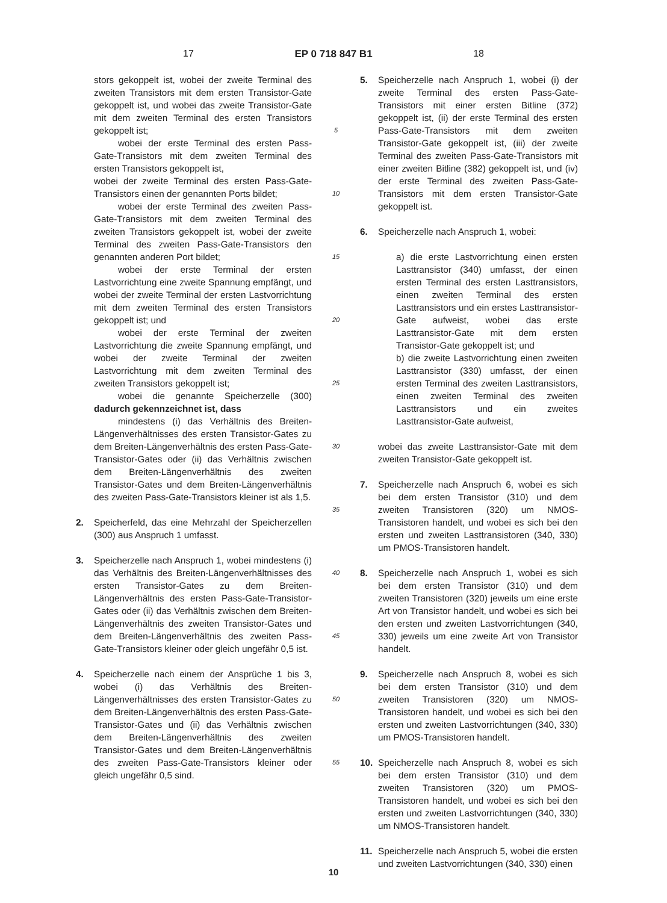17 EP 0 718 847 B1 18
stors gekoppelt ist, wobei der zweite Terminal des zweiten Transistors mit dem ersten Transistor-Gate gekoppelt ist, und wobei das zweite Transistor-Gate mit dem zweiten Terminal des ersten Transistors gekoppelt ist;
wobei der erste Terminal des ersten Pass-Gate-Transistors mit dem zweiten Terminal des ersten Transistors gekoppelt ist,
wobei der zweite Terminal des ersten Pass-Gate-Transistors einen der genannten Ports bildet;
wobei der erste Terminal des zweiten Pass-Gate-Transistors mit dem zweiten Terminal des zweiten Transistors gekoppelt ist, wobei der zweite Terminal des zweiten Pass-Gate-Transistors den genannten anderen Port bildet;
wobei der erste Terminal der ersten Lastvorrichtung eine zweite Spannung empfängt, und wobei der zweite Terminal der ersten Lastvorrichtung mit dem zweiten Terminal des ersten Transistors gekoppelt ist; und
wobei der erste Terminal der zweiten Lastvorrichtung die zweite Spannung empfängt, und wobei der zweite Terminal der zweiten Lastvorrichtung mit dem zweiten Terminal des zweiten Transistors gekoppelt ist;
wobei die genannte Speicherzelle (300) dadurch gekennzeichnet ist, dass
mindestens (i) das Verhältnis des Breiten-Längenverhältnisses des ersten Transistor-Gates zu dem Breiten-Längenverhältnis des ersten Pass-Gate-Transistor-Gates oder (ii) das Verhältnis zwischen dem Breiten-Längenverhältnis des zweiten Transistor-Gates und dem Breiten-Längenverhältnis des zweiten Pass-Gate-Transistors kleiner ist als 1,5.
2. Speicherfeld, das eine Mehrzahl der Speicherzellen (300) aus Anspruch 1 umfasst.
3. Speicherzelle nach Anspruch 1, wobei mindestens (i) das Verhältnis des Breiten-Längenverhältnisses des ersten Transistor-Gates zu dem Breiten-Längenverhältnis des ersten Pass-Gate-Transistor-Gates oder (ii) das Verhältnis zwischen dem Breiten-Längenverhältnis des zweiten Transistor-Gates und dem Breiten-Längenverhältnis des zweiten Pass-Gate-Transistors kleiner oder gleich ungefähr 0,5 ist.
4. Speicherzelle nach einem der Ansprüche 1 bis 3, wobei (i) das Verhältnis des Breiten-Längenverhältnisses des ersten Transistor-Gates zu dem Breiten-Längenverhältnis des ersten Pass-Gate-Transistor-Gates und (ii) das Verhältnis zwischen dem Breiten-Längenverhältnis des zweiten Transistor-Gates und dem Breiten-Längenverhältnis des zweiten Pass-Gate-Transistors kleiner oder gleich ungefähr 0,5 sind.
5
10
15
20
25
30
35
40
45
50
55
5. Speicherzelle nach Anspruch 1, wobei (i) der zweite Terminal des ersten Pass-Gate-Transistors mit einer ersten Bitline (372) gekoppelt ist, (ii) der erste Terminal des ersten Pass-Gate-Transistors mit dem zweiten Transistor-Gate gekoppelt ist, (iii) der zweite Terminal des zweiten Pass-Gate-Transistors mit einer zweiten Bitline (382) gekoppelt ist, und (iv) der erste Terminal des zweiten Pass-Gate-Transistors mit dem ersten Transistor-Gate gekoppelt ist.
6. Speicherzelle nach Anspruch 1, wobei:
a) die erste Lastvorrichtung einen ersten Lasttransistor (340) umfasst, der einen ersten Terminal des ersten Lasttransistors, einen zweiten Terminal des ersten Lasttransistors und ein erstes Lasttransistor-Gate aufweist, wobei das erste Lasttransistor-Gate mit dem ersten Transistor-Gate gekoppelt ist; und
b) die zweite Lastvorrichtung einen zweiten Lasttransistor (330) umfasst, der einen ersten Terminal des zweiten Lasttransistors, einen zweiten Terminal des zweiten Lasttransistors und ein zweites Lasttransistor-Gate aufweist,
wobei das zweite Lasttransistor-Gate mit dem zweiten Transistor-Gate gekoppelt ist.
7. Speicherzelle nach Anspruch 6, wobei es sich bei dem ersten Transistor (310) und dem zweiten Transistoren (320) um NMOS-Transistoren handelt, und wobei es sich bei den ersten und zweiten Lasttransistoren (340, 330) um PMOS-Transistoren handelt.
8. Speicherzelle nach Anspruch 1, wobei es sich bei dem ersten Transistor (310) und dem zweiten Transistoren (320) jeweils um eine erste Art von Transistor handelt, und wobei es sich bei den ersten und zweiten Lastvorrichtungen (340, 330) jeweils um eine zweite Art von Transistor handelt.
9. Speicherzelle nach Anspruch 8, wobei es sich bei dem ersten Transistor (310) und dem zweiten Transistoren (320) um NMOS-Transistoren handelt, und wobei es sich bei den ersten und zweiten Lastvorrichtungen (340, 330) um PMOS-Transistoren handelt.
10. Speicherzelle nach Anspruch 8, wobei es sich bei dem ersten Transistor (310) und dem zweiten Transistoren (320) um PMOS-Transistoren handelt, und wobei es sich bei den ersten und zweiten Lastvorrichtungen (340, 330) um NMOS-Transistoren handelt.
11. Speicherzelle nach Anspruch 5, wobei die ersten und zweiten Lastvorrichtungen (340, 330) einen
10